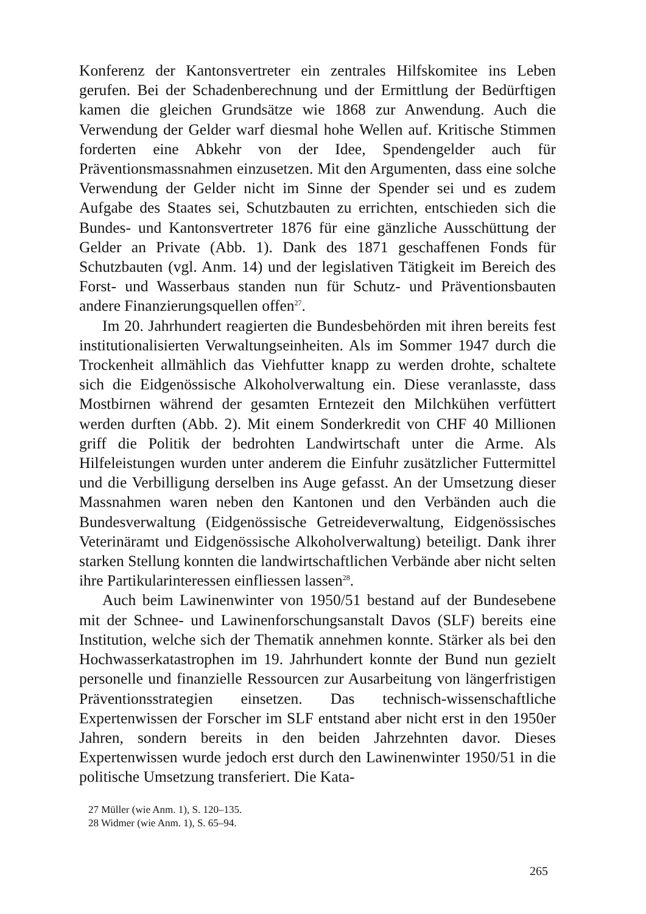Konferenz der Kantonsvertreter ein zentrales Hilfskomitee ins Leben gerufen. Bei der Schadenberechnung und der Ermittlung der Bedürftigen kamen die gleichen Grundsätze wie 1868 zur Anwendung. Auch die Verwendung der Gelder warf diesmal hohe Wellen auf. Kritische Stimmen forderten eine Abkehr von der Idee, Spendengelder auch für Präventionsmassnahmen einzusetzen. Mit den Argumenten, dass eine solche Verwendung der Gelder nicht im Sinne der Spender sei und es zudem Aufgabe des Staates sei, Schutzbauten zu errichten, entschieden sich die Bundes- und Kantonsvertreter 1876 für eine gänzliche Ausschüttung der Gelder an Private (Abb. 1). Dank des 1871 geschaffenen Fonds für Schutzbauten (vgl. Anm. 14) und der legislativen Tätigkeit im Bereich des Forst- und Wasserbaus standen nun für Schutz- und Präventionsbauten andere Finanzierungsquellen offen<sup>27</sup>.
Im 20. Jahrhundert reagierten die Bundesbehörden mit ihren bereits fest institutionalisierten Verwaltungseinheiten. Als im Sommer 1947 durch die Trockenheit allmählich das Viehfutter knapp zu werden drohte, schaltete sich die Eidgenössische Alkoholverwaltung ein. Diese veranlasste, dass Mostbirnen während der gesamten Erntezeit den Milchkühen verfüttert werden durften (Abb. 2). Mit einem Sonderkredit von CHF 40 Millionen griff die Politik der bedrohten Landwirtschaft unter die Arme. Als Hilfeleistungen wurden unter anderem die Einfuhr zusätzlicher Futtermittel und die Verbilligung derselben ins Auge gefasst. An der Umsetzung dieser Massnahmen waren neben den Kantonen und den Verbänden auch die Bundesverwaltung (Eidgenössische Getreideverwaltung, Eidgenössisches Veterinäramt und Eidgenössische Alkoholverwaltung) beteiligt. Dank ihrer starken Stellung konnten die landwirtschaftlichen Verbände aber nicht selten ihre Partikularinteressen einfliessen lassen<sup>28</sup>.
Auch beim Lawinenwinter von 1950/51 bestand auf der Bundesebene mit der Schnee- und Lawinenforschungsanstalt Davos (SLF) bereits eine Institution, welche sich der Thematik annehmen konnte. Stärker als bei den Hochwasserkatastrophen im 19. Jahrhundert konnte der Bund nun gezielt personelle und finanzielle Ressourcen zur Ausarbeitung von längerfristigen Präventionsstrategien einsetzen. Das technisch-wissenschaftliche Expertenwissen der Forscher im SLF entstand aber nicht erst in den 1950er Jahren, sondern bereits in den beiden Jahrzehnten davor. Dieses Expertenwissen wurde jedoch erst durch den Lawinenwinter 1950/51 in die politische Umsetzung transferiert. Die Kata-
27 Müller (wie Anm. 1), S. 120–135.
28 Widmer (wie Anm. 1), S. 65–94.
265